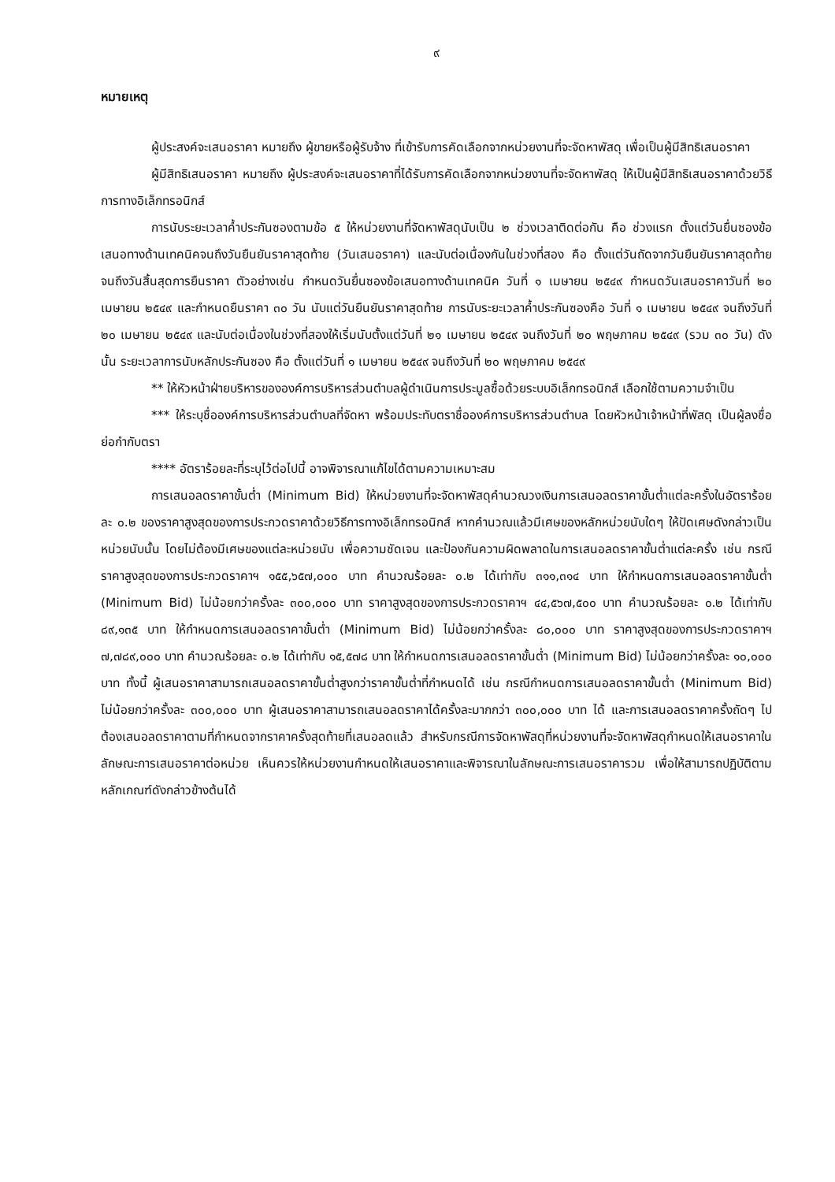๙
หมายเหตุ
ผู้ประสงค์จะเสนอราคา หมายถึง ผู้ขายหรือผู้รับจ้าง ที่เข้ารับการคัดเลือกจากหน่วยงานที่จะจัดหาพัสดุ เพื่อเป็นผู้มีสิทธิเสนอราคา
ผู้มีสิทธิเสนอราคา หมายถึง ผู้ประสงค์จะเสนอราคาที่ได้รับการคัดเลือกจากหน่วยงานที่จะจัดหาพัสดุ ให้เป็นผู้มีสิทธิเสนอราคาด้วยวิธีการทางอิเล็กทรอนิกส์
การนับระยะเวลาค้ำประกันซองตามข้อ ๕ ให้หน่วยงานที่จัดหาพัสดุนับเป็น ๒ ช่วงเวลาติดต่อกัน คือ ช่วงแรก ตั้งแต่วันยื่นซองข้อเสนอทางด้านเทคนิคจนถึงวันยืนยันราคาสุดท้าย (วันเสนอราคา) และนับต่อเนื่องกันในช่วงที่สอง คือ ตั้งแต่วันถัดจากวันยืนยันราคาสุดท้าย จนถึงวันสิ้นสุดการยืนราคา ตัวอย่างเช่น กำหนดวันยื่นซองข้อเสนอทางด้านเทคนิค วันที่ ๑ เมษายน ๒๕๔๙ กำหนดวันเสนอราคาวันที่ ๒๐ เมษายน ๒๕๔๙ และกำหนดยืนราคา ๓๐ วัน นับแต่วันยืนยันราคาสุดท้าย การนับระยะเวลาค้ำประกันซองคือ วันที่ ๑ เมษายน ๒๕๔๙ จนถึงวันที่ ๒๐ เมษายน ๒๕๔๙ และนับต่อเนื่องในช่วงที่สองให้เริ่มนับตั้งแต่วันที่ ๒๑ เมษายน ๒๕๔๙ จนถึงวันที่ ๒๐ พฤษภาคม ๒๕๔๙ (รวม ๓๐ วัน) ดังนั้น ระยะเวลาการนับหลักประกันซอง คือ ตั้งแต่วันที่ ๑ เมษายน ๒๕๔๙ จนถึงวันที่ ๒๐ พฤษภาคม ๒๕๔๙
** ให้หัวหน้าฝ่ายบริหารขององค์การบริหารส่วนตำบลผู้ดำเนินการประมูลซื้อด้วยระบบอิเล็กทรอนิกส์ เลือกใช้ตามความจำเป็น
*** ให้ระบุชื่อองค์การบริหารส่วนตำบลที่จัดหา พร้อมประทับตราชื่อองค์การบริหารส่วนตำบล โดยหัวหน้าเจ้าหน้าที่พัสดุ เป็นผู้ลงชื่อย่อกำกับตรา
**** อัตราร้อยละที่ระบุไว้ต่อไปนี้ อาจพิจารณาแก้ไขได้ตามความเหมาะสม
การเสนอลดราคาขั้นต่ำ (Minimum Bid) ให้หน่วยงานที่จะจัดหาพัสดุคำนวณวงเงินการเสนอลดราคาขั้นต่ำแต่ละครั้งในอัตราร้อยละ ๐.๒ ของราคาสูงสุดของการประกวดราคาด้วยวิธีการทางอิเล็กทรอนิกส์ หากคำนวณแล้วมีเศษของหลักหน่วยนับใดๆ ให้ปัดเศษดังกล่าวเป็นหน่วยนับนั้น โดยไม่ต้องมีเศษของแต่ละหน่วยนับ เพื่อความชัดเจน และป้องกันความผิดพลาดในการเสนอลดราคาขั้นต่ำแต่ละครั้ง เช่น กรณีราคาสูงสุดของการประกวดราคาฯ ๑๕๕,๖๕๗,๐๐๐ บาท คำนวณร้อยละ ๐.๒ ได้เท่ากับ ๓๑๑,๓๑๔ บาท ให้กำหนดการเสนอลดราคาขั้นต่ำ (Minimum Bid) ไม่น้อยกว่าครั้งละ ๓๐๐,๐๐๐ บาท ราคาสูงสุดของการประกวดราคาฯ ๔๔,๕๖๗,๕๐๐ บาท คำนวณร้อยละ ๐.๒ ได้เท่ากับ ๘๙,๑๓๕ บาท ให้กำหนดการเสนอลดราคาขั้นต่ำ (Minimum Bid) ไม่น้อยกว่าครั้งละ ๘๐,๐๐๐ บาท ราคาสูงสุดของการประกวดราคาฯ ๗,๗๘๙,๐๐๐ บาท คำนวณร้อยละ ๐.๒ ได้เท่ากับ ๑๕,๕๗๘ บาท ให้กำหนดการเสนอลดราคาขั้นต่ำ (Minimum Bid) ไม่น้อยกว่าครั้งละ ๑๐,๐๐๐ บาท ทั้งนี้ ผู้เสนอราคาสามารถเสนอลดราคาขั้นต่ำสูงกว่าราคาขั้นต่ำที่กำหนดได้ เช่น กรณีกำหนดการเสนอลดราคาขั้นต่ำ (Minimum Bid) ไม่น้อยกว่าครั้งละ ๓๐๐,๐๐๐ บาท ผู้เสนอราคาสามารถเสนอลดราคาได้ครั้งละมากกว่า ๓๐๐,๐๐๐ บาท ได้ และการเสนอลดราคาครั้งถัดๆ ไป ต้องเสนอลดราคาตามที่กำหนดจากราคาครั้งสุดท้ายที่เสนอลดแล้ว สำหรับกรณีการจัดหาพัสดุที่หน่วยงานที่จะจัดหาพัสดุกำหนดให้เสนอราคาในลักษณะการเสนอราคาต่อหน่วย เห็นควรให้หน่วยงานกำหนดให้เสนอราคาและพิจารณาในลักษณะการเสนอราคารวม เพื่อให้สามารถปฏิบัติตามหลักเกณฑ์ดังกล่าวข้างต้นได้